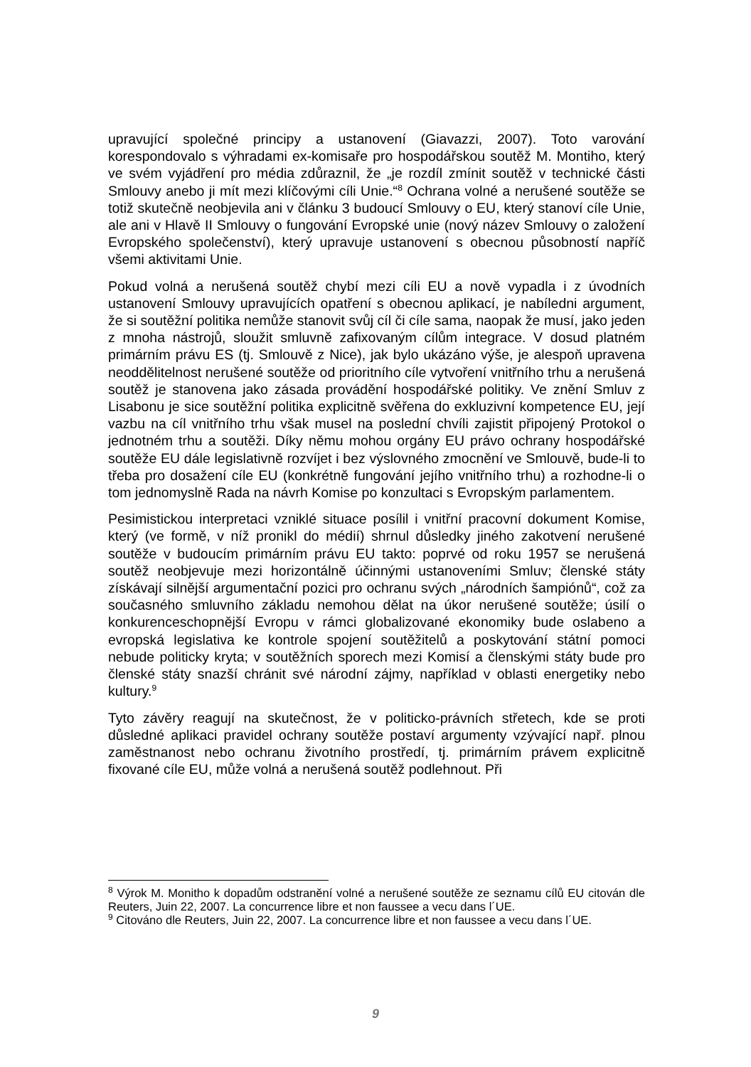upravující společné principy a ustanovení (Giavazzi, 2007). Toto varování korespondovalo s výhradami ex-komisaře pro hospodářskou soutěž M. Montiho, který ve svém vyjádření pro média zdůraznil, že „je rozdíl zmínit soutěž v technické části Smlouvy anebo ji mít mezi klíčovými cíli Unie.“<sup>8</sup> Ochrana volné a nerušené soutěže se totiž skutečně neobjevila ani v článku 3 budoucí Smlouvy o EU, který stanoví cíle Unie, ale ani v Hlavě II Smlouvy o fungování Evropské unie (nový název Smlouvy o založení Evropského společenství), který upravuje ustanovení s obecnou působností napříč všemi aktivitami Unie.
Pokud volná a nerušená soutěž chybí mezi cíli EU a nově vypadla i z úvodních ustanovení Smlouvy upravujících opatření s obecnou aplikací, je nabíledni argument, že si soutěžní politika nemůže stanovit svůj cíl či cíle sama, naopak že musí, jako jeden z mnoha nástrojů, sloužit smluvně zafixovaným cílům integrace. V dosud platném primárním právu ES (tj. Smlouvě z Nice), jak bylo ukázáno výše, je alespoň upravena neoddělitelnost nerušené soutěže od prioritního cíle vytvoření vnitřního trhu a nerušená soutěž je stanovena jako zásada provádění hospodářské politiky. Ve znění Smluv z Lisabonu je sice soutěžní politika explicitně svěřena do exkluzivní kompetence EU, její vazbu na cíl vnitřního trhu však musel na poslední chvíli zajistit připojený Protokol o jednotném trhu a soutěži. Díky němu mohou orgány EU právo ochrany hospodářské soutěže EU dále legislativně rozvíjet i bez výslovného zmocnění ve Smlouvě, bude-li to třeba pro dosažení cíle EU (konkrétně fungování jejího vnitřního trhu) a rozhodne-li o tom jednomyslně Rada na návrh Komise po konzultaci s Evropským parlamentem.
Pesimistickou interpretaci vzniklé situace posílil i vnitřní pracovní dokument Komise, který (ve formě, v níž pronikl do médií) shrnul důsledky jiného zakotvení nerušené soutěže v budoucím primárním právu EU takto: poprvé od roku 1957 se nerušená soutěž neobjevuje mezi horizontálně účinnými ustanoveními Smluv; členské státy získávají silnější argumentační pozici pro ochranu svých „národních šampiónů“, což za současného smluvního základu nemohou dělat na úkor nerušené soutěže; úsilí o konkurenceschopnější Evropu v rámci globalizované ekonomiky bude oslabeno a evropská legislativa ke kontrole spojení soutěžitelů a poskytování státní pomoci nebude politicky kryta; v soutěžních sporech mezi Komisí a členskými státy bude pro členské státy snazší chránit své národní zájmy, například v oblasti energetiky nebo kultury.<sup>9</sup>
Tyto závěry reagují na skutečnost, že v politicko-právních střetech, kde se proti důsledné aplikaci pravidel ochrany soutěže postaví argumenty vzývající např. plnou zaměstnanost nebo ochranu životního prostředí, tj. primárním právem explicitně fixované cíle EU, může volná a nerušená soutěž podlehnout. Při
<sup>8</sup> Výrok M. Monitho k dopadům odstranění volné a nerušené soutěže ze seznamu cílů EU citován dle Reuters, Juin 22, 2007. La concurrence libre et non faussee a vecu dans l´UE.
<sup>9</sup> Citováno dle Reuters, Juin 22, 2007. La concurrence libre et non faussee a vecu dans l´UE.
9